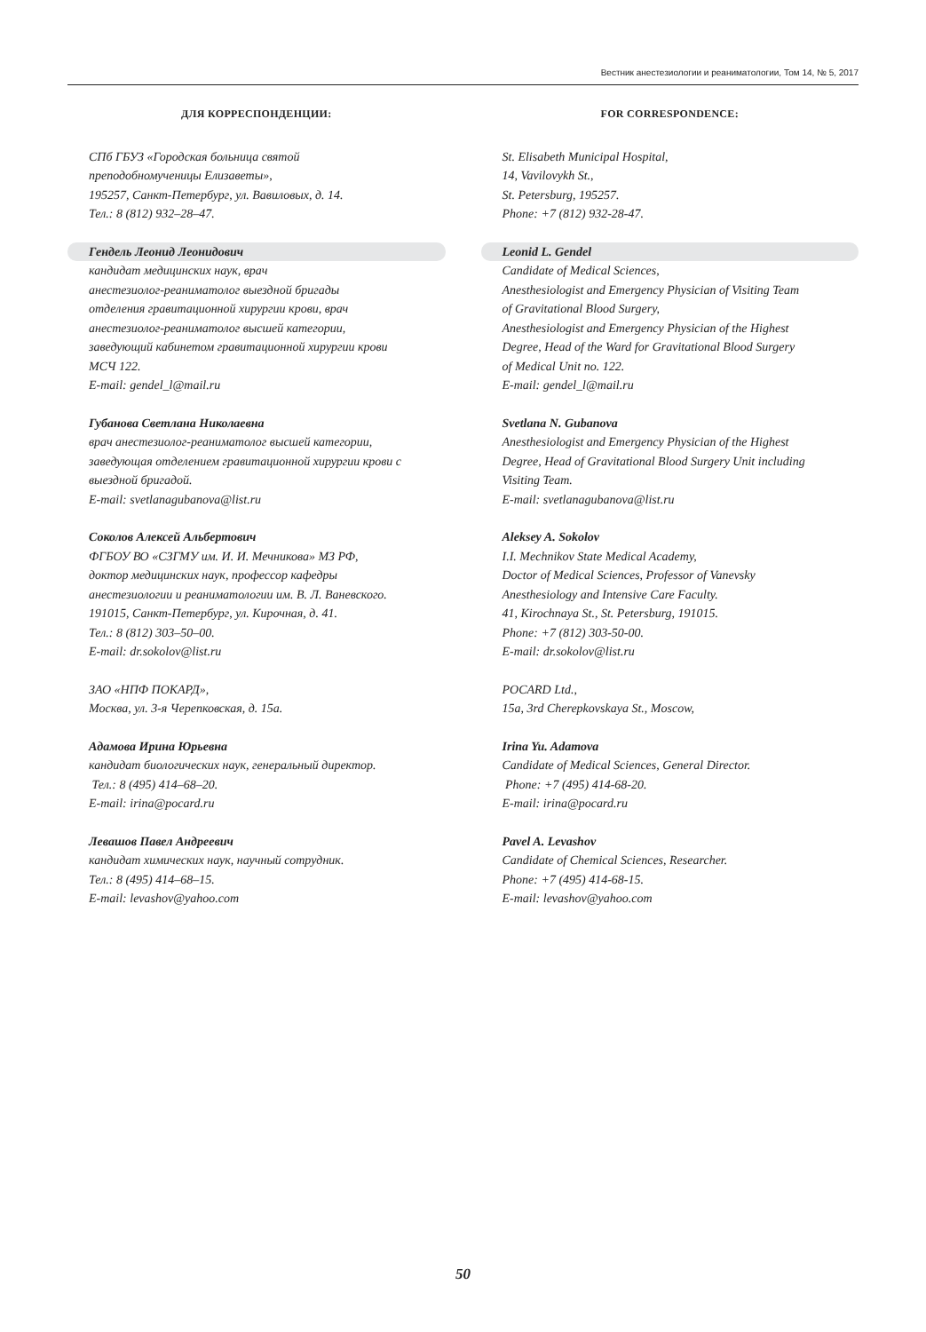Вестник анестезиологии и реаниматологии, Том 14, № 5, 2017
ДЛЯ КОРРЕСПОНДЕНЦИИ:
СПб ГБУЗ «Городская больница святой
преподобномученицы Елизаветы»,
195257, Санкт-Петербург, ул. Вавиловых, д. 14.
Тел.: 8 (812) 932–28–47.
Гендель Леонид Леонидович
кандидат медицинских наук, врач
анестезиолог-реаниматолог выездной бригады
отделения гравитационной хирургии крови, врач
анестезиолог-реаниматолог высшей категории,
заведующий кабинетом гравитационной хирургии крови
МСЧ 122.
E-mail: gendel_l@mail.ru
Губанова Светлана Николаевна
врач анестезиолог-реаниматолог высшей категории,
заведующая отделением гравитационной хирургии крови с
выездной бригадой.
E-mail: svetlanagubanova@list.ru
Соколов Алексей Альбертович
ФГБОУ ВО «СЗГМУ им. И. И. Мечникова» МЗ РФ,
доктор медицинских наук, профессор кафедры
анестезиологии и реаниматологии им. В. Л. Ваневского.
191015, Санкт-Петербург, ул. Кирочная, д. 41.
Тел.: 8 (812) 303–50–00.
E-mail: dr.sokolov@list.ru
ЗАО «НПФ ПОКАРД»,
Москва, ул. 3-я Черепковская, д. 15а.
Адамова Ирина Юрьевна
кандидат биологических наук, генеральный директор.
Тел.: 8 (495) 414–68–20.
E-mail: irina@pocard.ru
Левашов Павел Андреевич
кандидат химических наук, научный сотрудник.
Тел.: 8 (495) 414–68–15.
E-mail: levashov@yahoo.com
FOR CORRESPONDENCE:
St. Elisabeth Municipal Hospital,
14, Vavilovykh St.,
St. Petersburg, 195257.
Phone: +7 (812) 932-28-47.
Leonid L. Gendel
Candidate of Medical Sciences,
Anesthesiologist and Emergency Physician of Visiting Team
of Gravitational Blood Surgery,
Anesthesiologist and Emergency Physician of the Highest
Degree, Head of the Ward for Gravitational Blood Surgery
of Medical Unit no. 122.
E-mail: gendel_l@mail.ru
Svetlana N. Gubanova
Anesthesiologist and Emergency Physician of the Highest
Degree, Head of Gravitational Blood Surgery Unit including
Visiting Team.
E-mail: svetlanagubanova@list.ru
Aleksey A. Sokolov
I.I. Mechnikov State Medical Academy,
Doctor of Medical Sciences, Professor of Vanevsky
Anesthesiology and Intensive Care Faculty.
41, Kirochnaya St., St. Petersburg, 191015.
Phone: +7 (812) 303-50-00.
E-mail: dr.sokolov@list.ru
POCARD Ltd.,
15a, 3rd Cherepkovskaya St., Moscow,
Irina Yu. Adamova
Candidate of Medical Sciences, General Director.
Phone: +7 (495) 414-68-20.
E-mail: irina@pocard.ru
Pavel A. Levashov
Candidate of Chemical Sciences, Researcher.
Phone: +7 (495) 414-68-15.
E-mail: levashov@yahoo.com
50